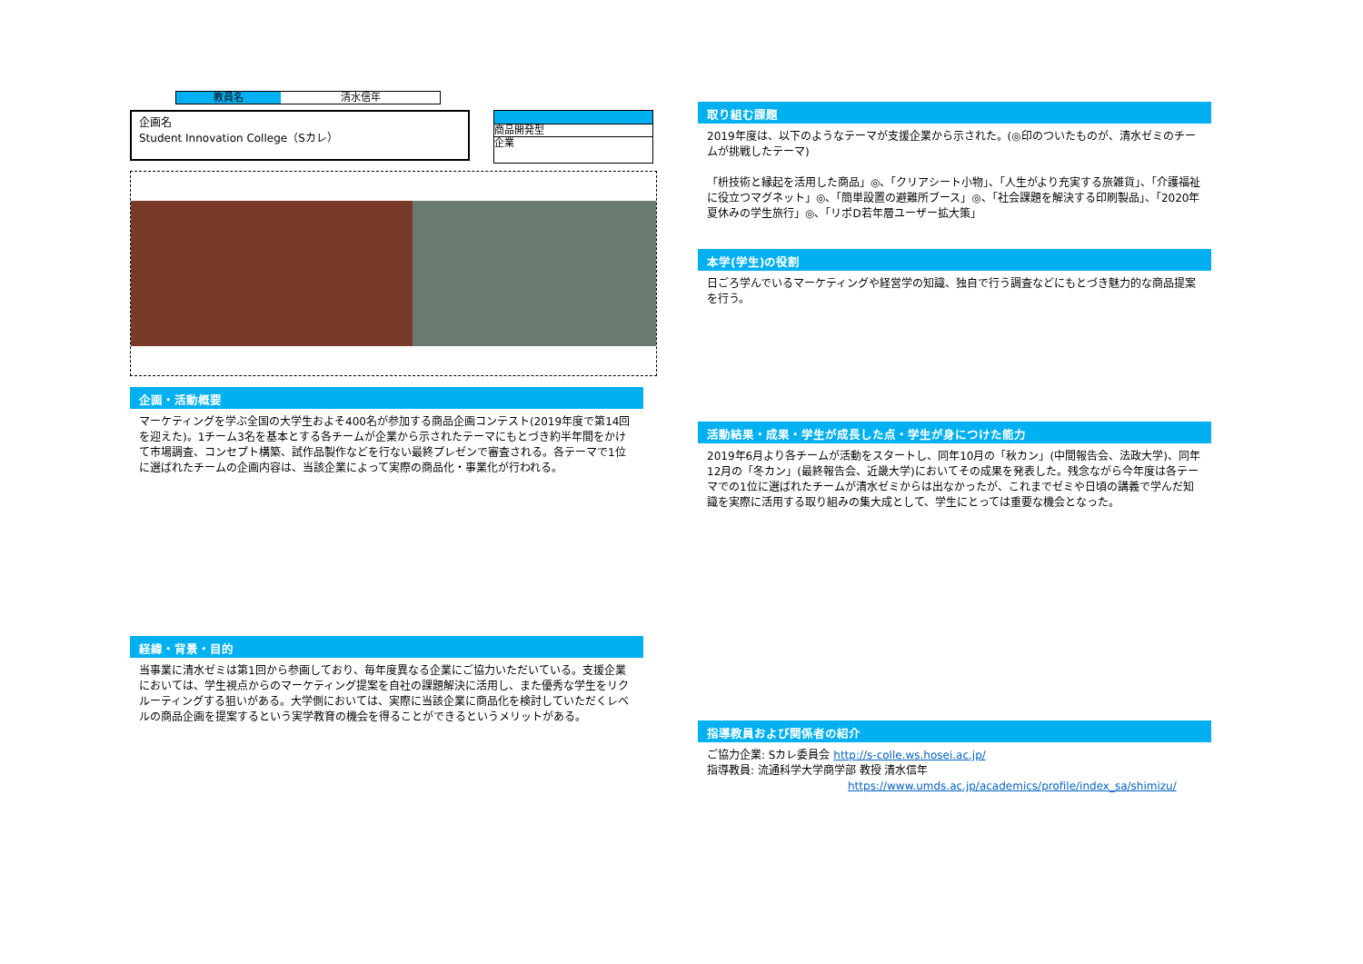教員名 清水信年
企画名
Student Innovation College（Sカレ）
商品開発型
企業
企画・活動概要
マーケティングを学ぶ全国の大学生およそ400名が参加する商品企画コンテスト(2019年度で第14回を迎えた)。1チーム3名を基本とする各チームが企業から示されたテーマにもとづき約半年間をかけて市場調査、コンセプト構築、試作品製作などを行ない最終プレゼンで審査される。各テーマで1位に選ばれたチームの企画内容は、当該企業によって実際の商品化・事業化が行われる。
経緯・背景・目的
当事業に清水ゼミは第1回から参画しており、毎年度異なる企業にご協力いただいている。支援企業においては、学生視点からのマーケティング提案を自社の課題解決に活用し、また優秀な学生をリクルーティングする狙いがある。大学側においては、実際に当該企業に商品化を検討していただくレベルの商品企画を提案するという実学教育の機会を得ることができるというメリットがある。
取り組む課題
2019年度は、以下のようなテーマが支援企業から示された。(◎印のついたものが、清水ゼミのチームが挑戦したテーマ)
「枡技術と縁起を活用した商品」◎、「クリアシート小物」、「人生がより充実する旅雑貨」、「介護福祉に役立つマグネット」◎、「簡単設置の避難所ブース」◎、「社会課題を解決する印刷製品」、「2020年夏休みの学生旅行」◎、「リポD若年層ユーザー拡大策」
本学(学生)の役割
日ごろ学んでいるマーケティングや経営学の知識、独自で行う調査などにもとづき魅力的な商品提案を行う。
活動結果・成果・学生が成長した点・学生が身につけた能力
2019年6月より各チームが活動をスタートし、同年10月の「秋カン」(中間報告会、法政大学)、同年12月の「冬カン」(最終報告会、近畿大学)においてその成果を発表した。残念ながら今年度は各テーマでの1位に選ばれたチームが清水ゼミからは出なかったが、これまでゼミや日頃の講義で学んだ知識を実際に活用する取り組みの集大成として、学生にとっては重要な機会となった。
指導教員および関係者の紹介
ご協力企業: Sカレ委員会 http://s-colle.ws.hosei.ac.jp/
指導教員: 流通科学大学商学部 教授 清水信年
https://www.umds.ac.jp/academics/profile/index_sa/shimizu/